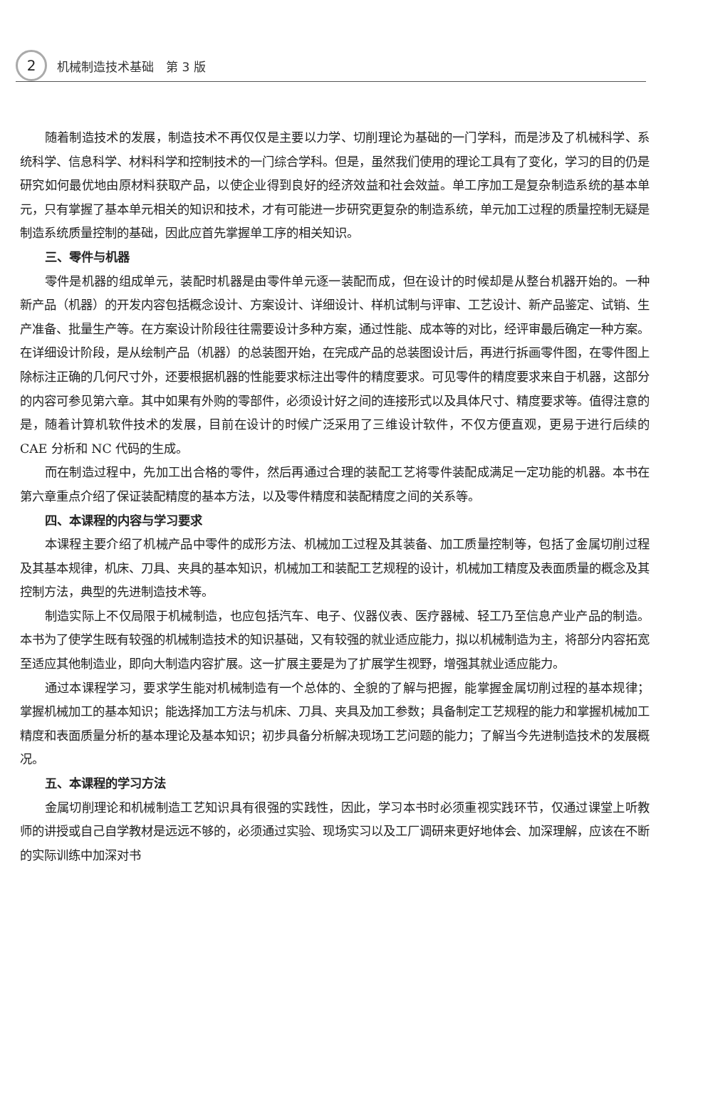2
机械制造技术基础　第 3 版
随着制造技术的发展，制造技术不再仅仅是主要以力学、切削理论为基础的一门学科，而是涉及了机械科学、系统科学、信息科学、材料科学和控制技术的一门综合学科。但是，虽然我们使用的理论工具有了变化，学习的目的仍是研究如何最优地由原材料获取产品，以使企业得到良好的经济效益和社会效益。单工序加工是复杂制造系统的基本单元，只有掌握了基本单元相关的知识和技术，才有可能进一步研究更复杂的制造系统，单元加工过程的质量控制无疑是制造系统质量控制的基础，因此应首先掌握单工序的相关知识。
三、零件与机器
零件是机器的组成单元，装配时机器是由零件单元逐一装配而成，但在设计的时候却是从整台机器开始的。一种新产品（机器）的开发内容包括概念设计、方案设计、详细设计、样机试制与评审、工艺设计、新产品鉴定、试销、生产准备、批量生产等。在方案设计阶段往往需要设计多种方案，通过性能、成本等的对比，经评审最后确定一种方案。在详细设计阶段，是从绘制产品（机器）的总装图开始，在完成产品的总装图设计后，再进行拆画零件图，在零件图上除标注正确的几何尺寸外，还要根据机器的性能要求标注出零件的精度要求。可见零件的精度要求来自于机器，这部分的内容可参见第六章。其中如果有外购的零部件，必须设计好之间的连接形式以及具体尺寸、精度要求等。值得注意的是，随着计算机软件技术的发展，目前在设计的时候广泛采用了三维设计软件，不仅方便直观，更易于进行后续的 CAE 分析和 NC 代码的生成。
而在制造过程中，先加工出合格的零件，然后再通过合理的装配工艺将零件装配成满足一定功能的机器。本书在第六章重点介绍了保证装配精度的基本方法，以及零件精度和装配精度之间的关系等。
四、本课程的内容与学习要求
本课程主要介绍了机械产品中零件的成形方法、机械加工过程及其装备、加工质量控制等，包括了金属切削过程及其基本规律，机床、刀具、夹具的基本知识，机械加工和装配工艺规程的设计，机械加工精度及表面质量的概念及其控制方法，典型的先进制造技术等。
制造实际上不仅局限于机械制造，也应包括汽车、电子、仪器仪表、医疗器械、轻工乃至信息产业产品的制造。本书为了使学生既有较强的机械制造技术的知识基础，又有较强的就业适应能力，拟以机械制造为主，将部分内容拓宽至适应其他制造业，即向大制造内容扩展。这一扩展主要是为了扩展学生视野，增强其就业适应能力。
通过本课程学习，要求学生能对机械制造有一个总体的、全貌的了解与把握，能掌握金属切削过程的基本规律；掌握机械加工的基本知识；能选择加工方法与机床、刀具、夹具及加工参数；具备制定工艺规程的能力和掌握机械加工精度和表面质量分析的基本理论及基本知识；初步具备分析解决现场工艺问题的能力；了解当今先进制造技术的发展概况。
五、本课程的学习方法
金属切削理论和机械制造工艺知识具有很强的实践性，因此，学习本书时必须重视实践环节，仅通过课堂上听教师的讲授或自己自学教材是远远不够的，必须通过实验、现场实习以及工厂调研来更好地体会、加深理解，应该在不断的实际训练中加深对书